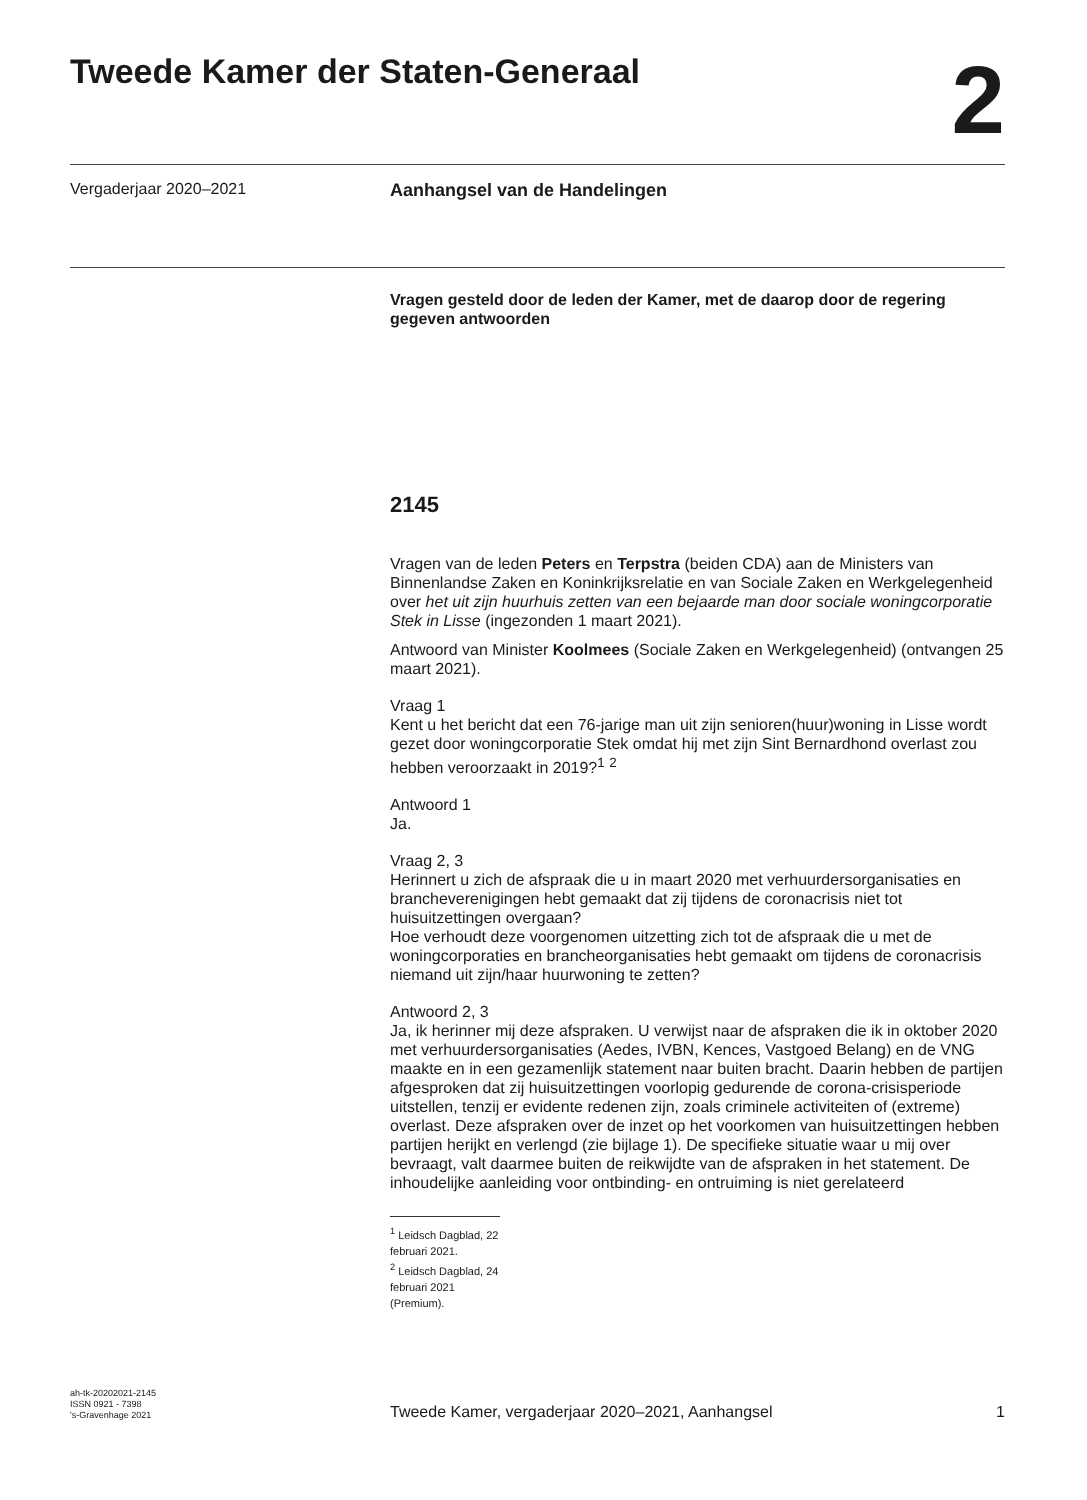Tweede Kamer der Staten-Generaal
2
Vergaderjaar 2020–2021 Aanhangsel van de Handelingen
Vragen gesteld door de leden der Kamer, met de daarop door de regering gegeven antwoorden
2145
Vragen van de leden Peters en Terpstra (beiden CDA) aan de Ministers van Binnenlandse Zaken en Koninkrijksrelatie en van Sociale Zaken en Werkgelegenheid over het uit zijn huurhuis zetten van een bejaarde man door sociale woningcorporatie Stek in Lisse (ingezonden 1 maart 2021).
Antwoord van Minister Koolmees (Sociale Zaken en Werkgelegenheid) (ontvangen 25 maart 2021).
Vraag 1
Kent u het bericht dat een 76-jarige man uit zijn senioren(huur)woning in Lisse wordt gezet door woningcorporatie Stek omdat hij met zijn Sint Bernardhond overlast zou hebben veroorzaakt in 2019?<sup>1</sup> <sup>2</sup>
Antwoord 1
Ja.
Vraag 2, 3
Herinnert u zich de afspraak die u in maart 2020 met verhuurdersorganisaties en brancheverenigingen hebt gemaakt dat zij tijdens de coronacrisis niet tot huisuitzettingen overgaan?
Hoe verhoudt deze voorgenomen uitzetting zich tot de afspraak die u met de woningcorporaties en brancheorganisaties hebt gemaakt om tijdens de coronacrisis niemand uit zijn/haar huurwoning te zetten?
Antwoord 2, 3
Ja, ik herinner mij deze afspraken. U verwijst naar de afspraken die ik in oktober 2020 met verhuurdersorganisaties (Aedes, IVBN, Kences, Vastgoed Belang) en de VNG maakte en in een gezamenlijk statement naar buiten bracht. Daarin hebben de partijen afgesproken dat zij huisuitzettingen voorlopig gedurende de corona-crisisperiode uitstellen, tenzij er evidente redenen zijn, zoals criminele activiteiten of (extreme) overlast. Deze afspraken over de inzet op het voorkomen van huisuitzettingen hebben partijen herijkt en verlengd (zie bijlage 1). De specifieke situatie waar u mij over bevraagt, valt daarmee buiten de reikwijdte van de afspraken in het statement. De inhoudelijke aanleiding voor ontbinding- en ontruiming is niet gerelateerd
<sup>1</sup> Leidsch Dagblad, 22 februari 2021.
<sup>2</sup> Leidsch Dagblad, 24 februari 2021 (Premium).
ah-tk-20202021-2145
ISSN 0921 - 7398
's-Gravenhage 2021
Tweede Kamer, vergaderjaar 2020–2021, Aanhangsel
1